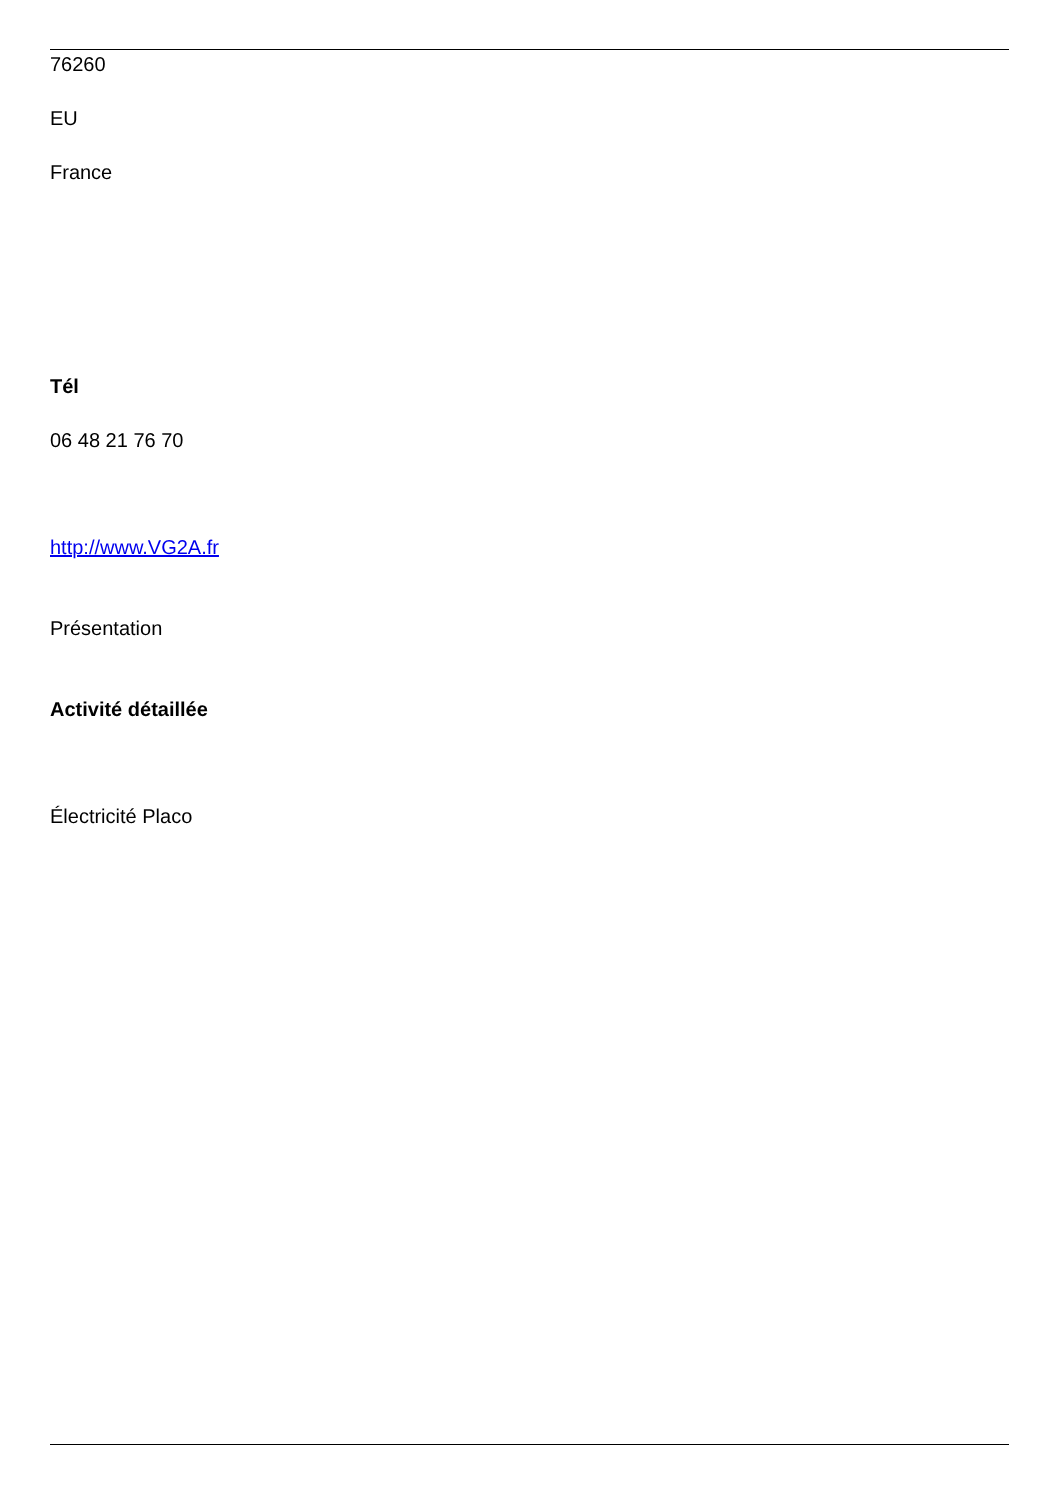76260
EU
France
Tél
06 48 21 76 70
http://www.VG2A.fr
Présentation
Activité détaillée
Électricité Placo